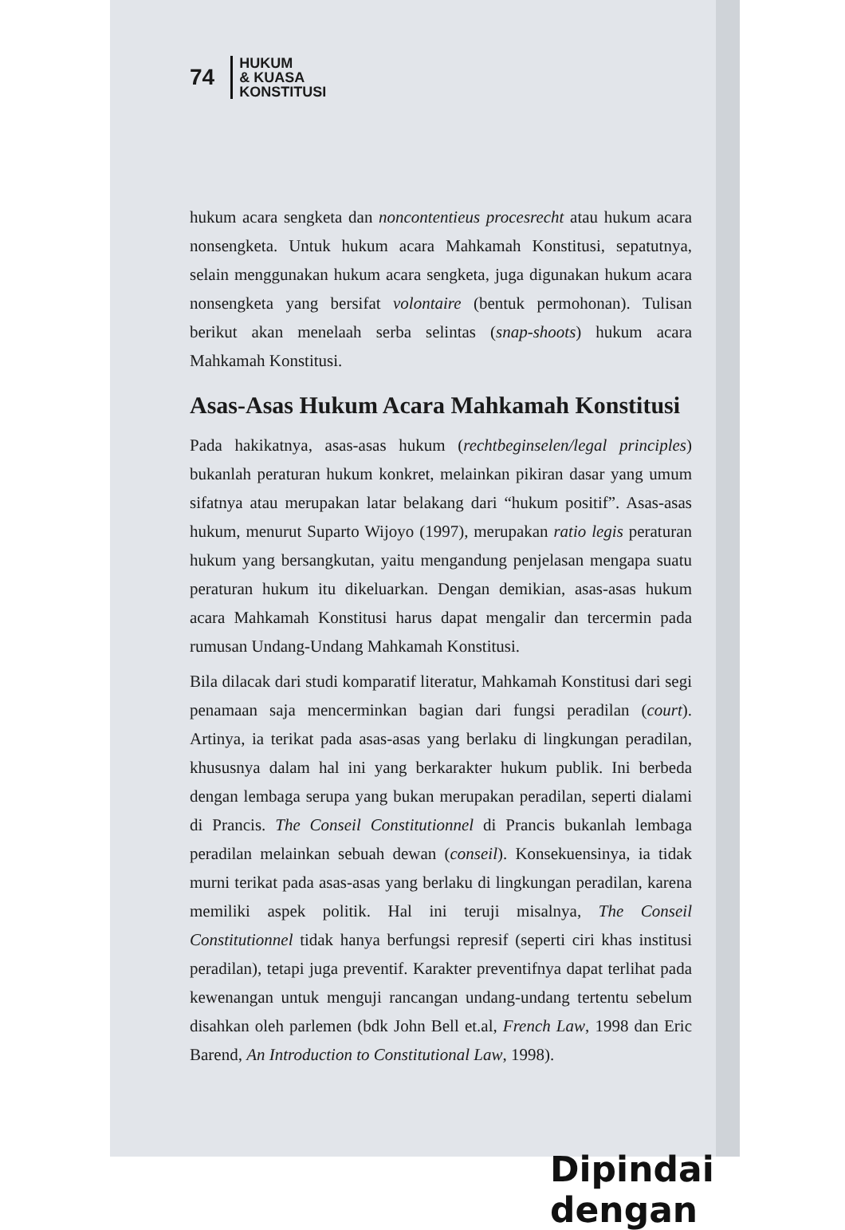74 HUKUM
& KUASA
KONSTITUSI
hukum acara sengketa dan noncontentieus procesrecht atau hukum acara nonsengketa. Untuk hukum acara Mahkamah Konstitusi, sepatutnya, selain menggunakan hukum acara sengketa, juga digunakan hukum acara nonsengketa yang bersifat volontaire (bentuk permohonan). Tulisan berikut akan menelaah serba selintas (snap-shoots) hukum acara Mahkamah Konstitusi.
Asas-Asas Hukum Acara Mahkamah Konstitusi
Pada hakikatnya, asas-asas hukum (rechtbeginselen/legal principles) bukanlah peraturan hukum konkret, melainkan pikiran dasar yang umum sifatnya atau merupakan latar belakang dari “hukum positif”. Asas-asas hukum, menurut Suparto Wijoyo (1997), merupakan ratio legis peraturan hukum yang bersangkutan, yaitu mengandung penjelasan mengapa suatu peraturan hukum itu dikeluarkan. Dengan demikian, asas-asas hukum acara Mahkamah Konstitusi harus dapat mengalir dan tercermin pada rumusan Undang-Undang Mahkamah Konstitusi.
Bila dilacak dari studi komparatif literatur, Mahkamah Konstitusi dari segi penamaan saja mencerminkan bagian dari fungsi peradilan (court). Artinya, ia terikat pada asas-asas yang berlaku di lingkungan peradilan, khususnya dalam hal ini yang berkarakter hukum publik. Ini berbeda dengan lembaga serupa yang bukan merupakan peradilan, seperti dialami di Prancis. The Conseil Constitutionnel di Prancis bukanlah lembaga peradilan melainkan sebuah dewan (conseil). Konsekuensinya, ia tidak murni terikat pada asas-asas yang berlaku di lingkungan peradilan, karena memiliki aspek politik. Hal ini teruji misalnya, The Conseil Constitutionnel tidak hanya berfungsi represif (seperti ciri khas institusi peradilan), tetapi juga preventif. Karakter preventifnya dapat terlihat pada kewenangan untuk menguji rancangan undang-undang tertentu sebelum disahkan oleh parlemen (bdk John Bell et.al, French Law, 1998 dan Eric Barend, An Introduction to Constitutional Law, 1998).
Dipindai dengan